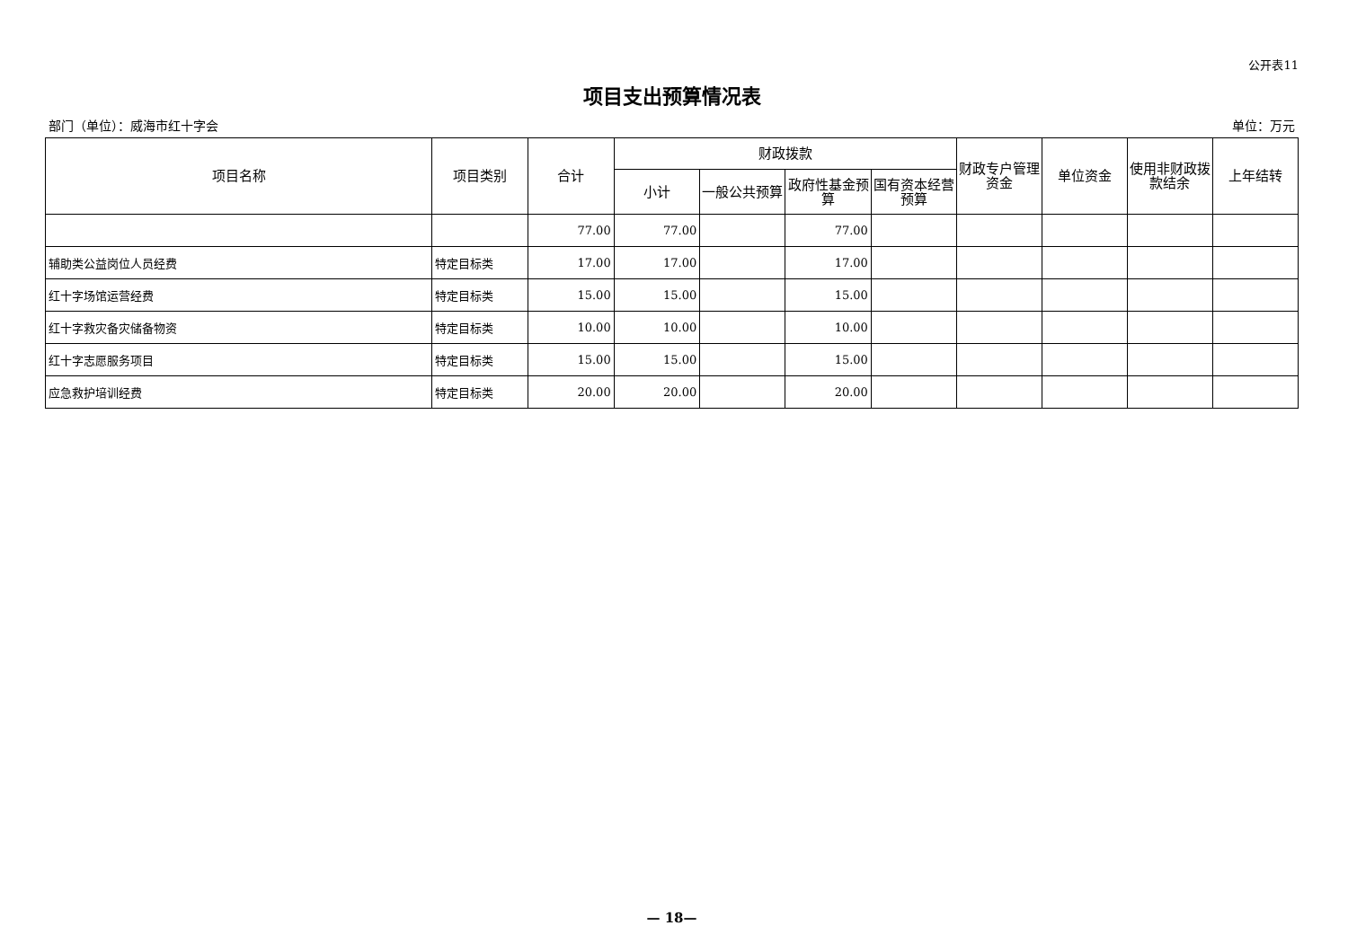公开表11
项目支出预算情况表
部门（单位）：威海市红十字会 单位：万元
| 项目名称 | 项目类别 | 合计 | 财政拨款 | | | | 财政专户管理资金 | 单位资金 | 使用非财政拨款结余 | 上年结转 |
| --- | --- | --- | --- | --- | --- | --- | --- | --- | --- | --- |
| | | | 小计 | 一般公共预算 | 政府性基金预算 | 国有资本经营预算 | | | | |
| | | 77.00 | 77.00 | | 77.00 | | | | | |
| 辅助类公益岗位人员经费 | 特定目标类 | 17.00 | 17.00 | | 17.00 | | | | | |
| 红十字场馆运营经费 | 特定目标类 | 15.00 | 15.00 | | 15.00 | | | | | |
| 红十字救灾备灾储备物资 | 特定目标类 | 10.00 | 10.00 | | 10.00 | | | | | |
| 红十字志愿服务项目 | 特定目标类 | 15.00 | 15.00 | | 15.00 | | | | | |
| 应急救护培训经费 | 特定目标类 | 20.00 | 20.00 | | 20.00 | | | | | |
— 18—